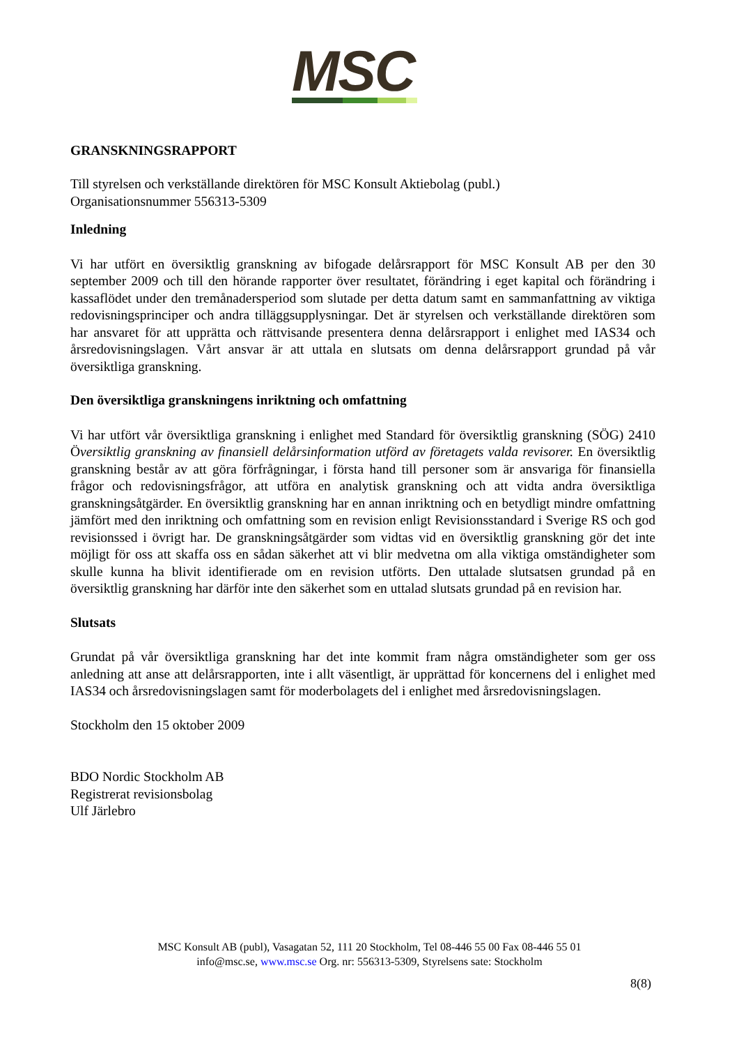MSC
GRANSKNINGSRAPPORT
Till styrelsen och verkställande direktören för MSC Konsult Aktiebolag (publ.)
Organisationsnummer 556313-5309
Inledning
Vi har utfört en översiktlig granskning av bifogade delårsrapport för MSC Konsult AB per den 30 september 2009 och till den hörande rapporter över resultatet, förändring i eget kapital och förändring i kassaflödet under den tremånadersperiod som slutade per detta datum samt en sammanfattning av viktiga redovisningsprinciper och andra tilläggsupplysningar. Det är styrelsen och verkställande direktören som har ansvaret för att upprätta och rättvisande presentera denna delårsrapport i enlighet med IAS34 och årsredovisningslagen. Vårt ansvar är att uttala en slutsats om denna delårsrapport grundad på vår översiktliga granskning.
Den översiktliga granskningens inriktning och omfattning
Vi har utfört vår översiktliga granskning i enlighet med Standard för översiktlig granskning (SÖG) 2410 Översiktlig granskning av finansiell delårsinformation utförd av företagets valda revisorer. En översiktlig granskning består av att göra förfrågningar, i första hand till personer som är ansvariga för finansiella frågor och redovisningsfrågor, att utföra en analytisk granskning och att vidta andra översiktliga granskningsåtgärder. En översiktlig granskning har en annan inriktning och en betydligt mindre omfattning jämfört med den inriktning och omfattning som en revision enligt Revisionsstandard i Sverige RS och god revisionssed i övrigt har. De granskningsåtgärder som vidtas vid en översiktlig granskning gör det inte möjligt för oss att skaffa oss en sådan säkerhet att vi blir medvetna om alla viktiga omständigheter som skulle kunna ha blivit identifierade om en revision utförts. Den uttalade slutsatsen grundad på en översiktlig granskning har därför inte den säkerhet som en uttalad slutsats grundad på en revision har.
Slutsats
Grundat på vår översiktliga granskning har det inte kommit fram några omständigheter som ger oss anledning att anse att delårsrapporten, inte i allt väsentligt, är upprättad för koncernens del i enlighet med IAS34 och årsredovisningslagen samt för moderbolagets del i enlighet med årsredovisningslagen.
Stockholm den 15 oktober 2009
BDO Nordic Stockholm AB
Registrerat revisionsbolag
Ulf Järlebro
MSC Konsult AB (publ), Vasagatan 52, 111 20 Stockholm, Tel 08-446 55 00 Fax 08-446 55 01
info@msc.se, www.msc.se Org. nr: 556313-5309, Styrelsens sate: Stockholm
8(8)